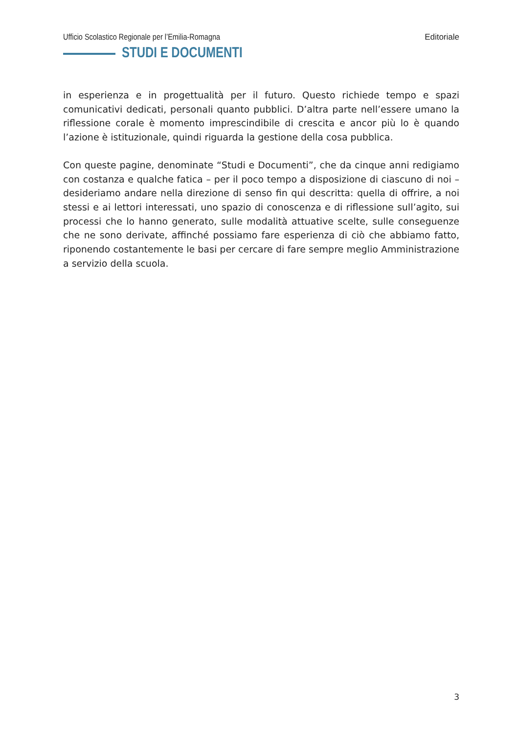Ufficio Scolastico Regionale per l’Emilia-Romagna Editoriale
STUDI E DOCUMENTI
in esperienza e in progettualità per il futuro. Questo richiede tempo e spazi comunicativi dedicati, personali quanto pubblici. D’altra parte nell’essere umano la riflessione corale è momento imprescindibile di crescita e ancor più lo è quando l’azione è istituzionale, quindi riguarda la gestione della cosa pubblica.
Con queste pagine, denominate “Studi e Documenti”, che da cinque anni redigiamo con costanza e qualche fatica – per il poco tempo a disposizione di ciascuno di noi – desideriamo andare nella direzione di senso fin qui descritta: quella di offrire, a noi stessi e ai lettori interessati, uno spazio di conoscenza e di riflessione sull’agito, sui processi che lo hanno generato, sulle modalità attuative scelte, sulle conseguenze che ne sono derivate, affinché possiamo fare esperienza di ciò che abbiamo fatto, riponendo costantemente le basi per cercare di fare sempre meglio Amministrazione a servizio della scuola.
3